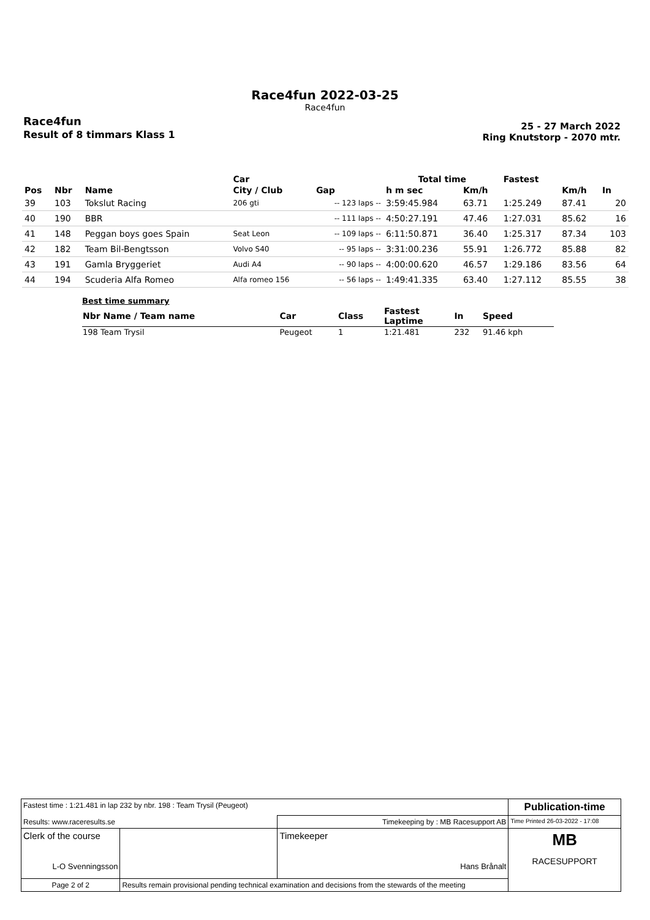Race4fun 2022-03-25
Race4fun
Race4fun
Result of 8 timmars Klass 1
25 - 27 March 2022
Ring Knutstorp - 2070 mtr.
| | | | Car | | Total time | | Fastest | | |
| --- | --- | --- | --- | --- | --- | --- | --- | --- | --- |
| Pos | Nbr | Name | City / Club | Gap | h m sec | Km/h | | Km/h | In |
| 39 | 103 | Tokslut Racing | 206 gti | -- 123 laps -- | 3:59:45.984 | 63.71 | 1:25.249 | 87.41 | 20 |
| 40 | 190 | BBR | | -- 111 laps -- | 4:50:27.191 | 47.46 | 1:27.031 | 85.62 | 16 |
| 41 | 148 | Peggan boys goes Spain | Seat Leon | -- 109 laps -- | 6:11:50.871 | 36.40 | 1:25.317 | 87.34 | 103 |
| 42 | 182 | Team Bil-Bengtsson | Volvo S40 | -- 95 laps -- | 3:31:00.236 | 55.91 | 1:26.772 | 85.88 | 82 |
| 43 | 191 | Gamla Bryggeriet | Audi A4 | -- 90 laps -- | 4:00:00.620 | 46.57 | 1:29.186 | 83.56 | 64 |
| 44 | 194 | Scuderia Alfa Romeo | Alfa romeo 156 | -- 56 laps -- | 1:49:41.335 | 63.40 | 1:27.112 | 85.55 | 38 |
Best time summary
| Nbr Name / Team name | Car | Class | Fastest Laptime | In | Speed |
| --- | --- | --- | --- | --- | --- |
| 198 Team Trysil | Peugeot | 1 | 1:21.481 | 232 | 91.46 kph |
| Fastest time : 1:21.481 in lap 232 by nbr. 198 : Team Trysil (Peugeot) | | | Publication-time |
| Results: www.raceresults.se | | Timekeeping by : MB Racesupport AB | Time Printed 26-03-2022 - 17:08 |
| Clerk of the course L-O Svenningsson | | Timekeeper Hans Brånalt | MB RACESUPPORT |
| Page 2 of 2 | Results remain provisional pending technical examination and decisions from the stewards of the meeting | | |